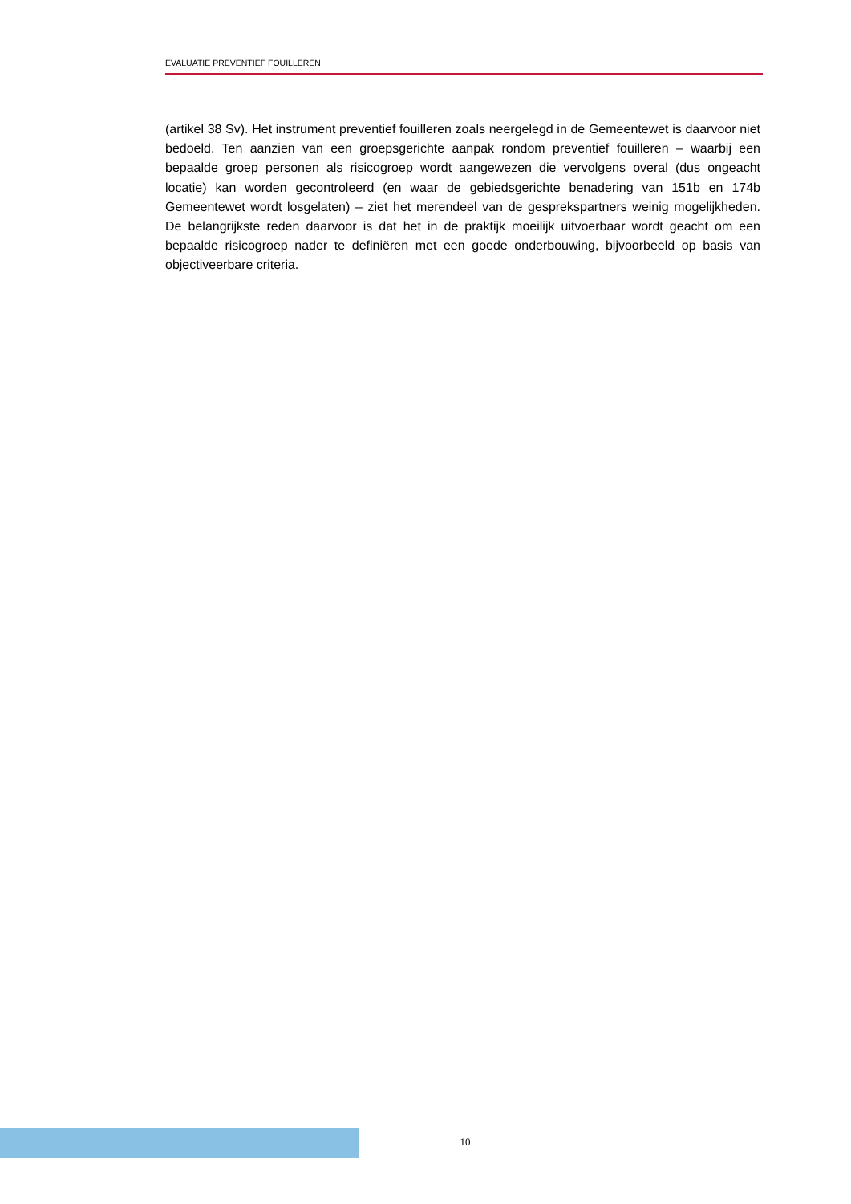EVALUATIE PREVENTIEF FOUILLEREN
(artikel 38 Sv). Het instrument preventief fouilleren zoals neergelegd in de Gemeentewet is daarvoor niet bedoeld. Ten aanzien van een groepsgerichte aanpak rondom preventief fouilleren – waarbij een bepaalde groep personen als risicogroep wordt aangewezen die vervolgens overal (dus ongeacht locatie) kan worden gecontroleerd (en waar de gebiedsgerichte benadering van 151b en 174b Gemeentewet wordt losgelaten) – ziet het merendeel van de gesprekspartners weinig mogelijkheden. De belangrijkste reden daarvoor is dat het in de praktijk moeilijk uitvoerbaar wordt geacht om een bepaalde risicogroep nader te definiëren met een goede onderbouwing, bijvoorbeeld op basis van objectiveerbare criteria.
10